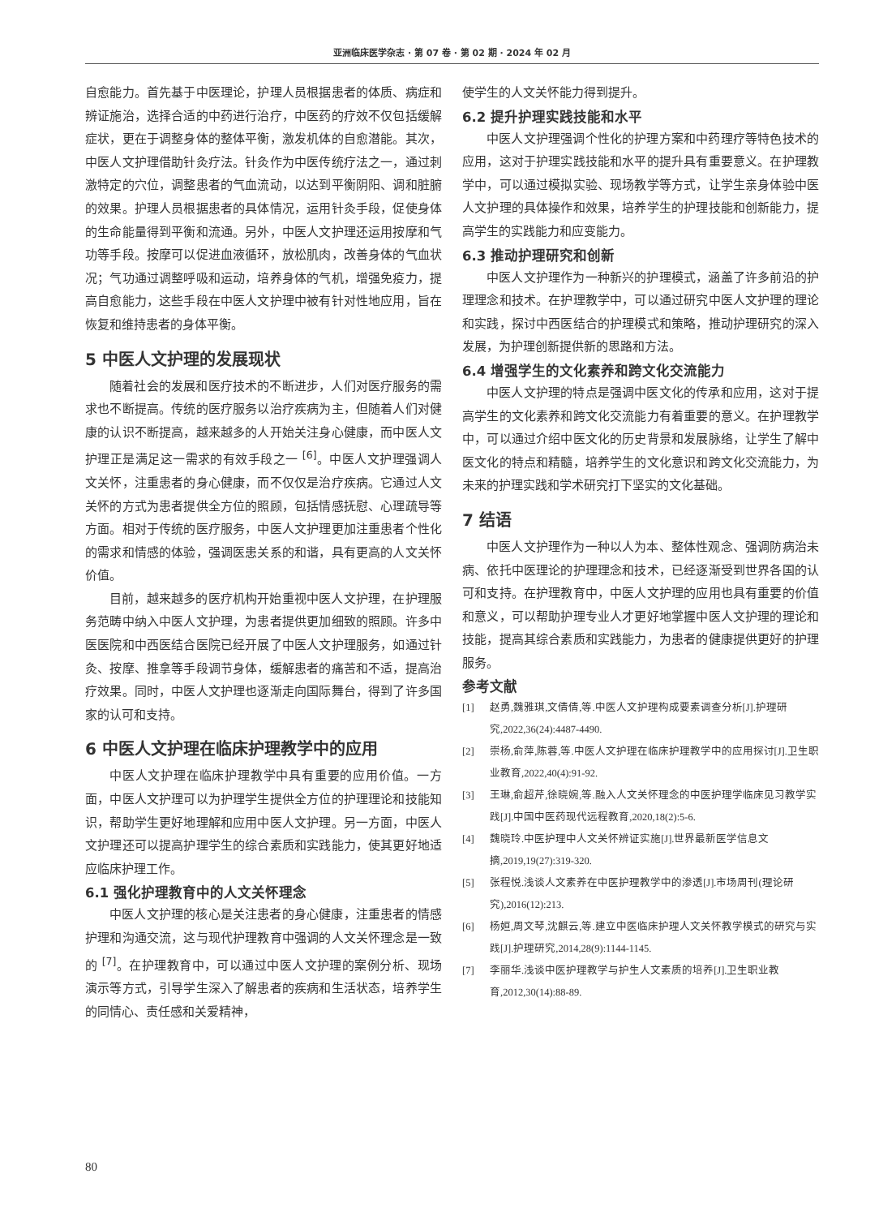亚洲临床医学杂志 · 第 07 卷 · 第 02 期 · 2024 年 02 月
自愈能力。首先基于中医理论，护理人员根据患者的体质、病症和辨证施治，选择合适的中药进行治疗，中医药的疗效不仅包括缓解症状，更在于调整身体的整体平衡，激发机体的自愈潜能。其次，中医人文护理借助针灸疗法。针灸作为中医传统疗法之一，通过刺激特定的穴位，调整患者的气血流动，以达到平衡阴阳、调和脏腑的效果。护理人员根据患者的具体情况，运用针灸手段，促使身体的生命能量得到平衡和流通。另外，中医人文护理还运用按摩和气功等手段。按摩可以促进血液循环，放松肌肉，改善身体的气血状况；气功通过调整呼吸和运动，培养身体的气机，增强免疫力，提高自愈能力，这些手段在中医人文护理中被有针对性地应用，旨在恢复和维持患者的身体平衡。
5 中医人文护理的发展现状
随着社会的发展和医疗技术的不断进步，人们对医疗服务的需求也不断提高。传统的医疗服务以治疗疾病为主，但随着人们对健康的认识不断提高，越来越多的人开始关注身心健康，而中医人文护理正是满足这一需求的有效手段之一 <sup>[6]</sup>。中医人文护理强调人文关怀，注重患者的身心健康，而不仅仅是治疗疾病。它通过人文关怀的方式为患者提供全方位的照顾，包括情感抚慰、心理疏导等方面。相对于传统的医疗服务，中医人文护理更加注重患者个性化的需求和情感的体验，强调医患关系的和谐，具有更高的人文关怀价值。
目前，越来越多的医疗机构开始重视中医人文护理，在护理服务范畴中纳入中医人文护理，为患者提供更加细致的照顾。许多中医医院和中西医结合医院已经开展了中医人文护理服务，如通过针灸、按摩、推拿等手段调节身体，缓解患者的痛苦和不适，提高治疗效果。同时，中医人文护理也逐渐走向国际舞台，得到了许多国家的认可和支持。
6 中医人文护理在临床护理教学中的应用
中医人文护理在临床护理教学中具有重要的应用价值。一方面，中医人文护理可以为护理学生提供全方位的护理理论和技能知识，帮助学生更好地理解和应用中医人文护理。另一方面，中医人文护理还可以提高护理学生的综合素质和实践能力，使其更好地适应临床护理工作。
6.1 强化护理教育中的人文关怀理念
中医人文护理的核心是关注患者的身心健康，注重患者的情感护理和沟通交流，这与现代护理教育中强调的人文关怀理念是一致的 <sup>[7]</sup>。在护理教育中，可以通过中医人文护理的案例分析、现场演示等方式，引导学生深入了解患者的疾病和生活状态，培养学生的同情心、责任感和关爱精神，
使学生的人文关怀能力得到提升。
6.2 提升护理实践技能和水平
中医人文护理强调个性化的护理方案和中药理疗等特色技术的应用，这对于护理实践技能和水平的提升具有重要意义。在护理教学中，可以通过模拟实验、现场教学等方式，让学生亲身体验中医人文护理的具体操作和效果，培养学生的护理技能和创新能力，提高学生的实践能力和应变能力。
6.3 推动护理研究和创新
中医人文护理作为一种新兴的护理模式，涵盖了许多前沿的护理理念和技术。在护理教学中，可以通过研究中医人文护理的理论和实践，探讨中西医结合的护理模式和策略，推动护理研究的深入发展，为护理创新提供新的思路和方法。
6.4 增强学生的文化素养和跨文化交流能力
中医人文护理的特点是强调中医文化的传承和应用，这对于提高学生的文化素养和跨文化交流能力有着重要的意义。在护理教学中，可以通过介绍中医文化的历史背景和发展脉络，让学生了解中医文化的特点和精髓，培养学生的文化意识和跨文化交流能力，为未来的护理实践和学术研究打下坚实的文化基础。
7 结语
中医人文护理作为一种以人为本、整体性观念、强调防病治未病、依托中医理论的护理理念和技术，已经逐渐受到世界各国的认可和支持。在护理教育中，中医人文护理的应用也具有重要的价值和意义，可以帮助护理专业人才更好地掌握中医人文护理的理论和技能，提高其综合素质和实践能力，为患者的健康提供更好的护理服务。
参考文献
[1] 赵勇,魏雅琪,文倩倩,等.中医人文护理构成要素调查分析[J].护理研究,2022,36(24):4487-4490.
[2] 崇杨,俞萍,陈蓉,等.中医人文护理在临床护理教学中的应用探讨[J].卫生职业教育,2022,40(4):91-92.
[3] 王琳,俞超芹,徐晓婉,等.融入人文关怀理念的中医护理学临床见习教学实践[J].中国中医药现代远程教育,2020,18(2):5-6.
[4] 魏晓玲.中医护理中人文关怀辨证实施[J].世界最新医学信息文摘,2019,19(27):319-320.
[5] 张程悦.浅谈人文素养在中医护理教学中的渗透[J].市场周刊(理论研究),2016(12):213.
[6] 杨姮,周文琴,沈麒云,等.建立中医临床护理人文关怀教学模式的研究与实践[J].护理研究,2014,28(9):1144-1145.
[7] 李丽华.浅谈中医护理教学与护生人文素质的培养[J].卫生职业教育,2012,30(14):88-89.
80